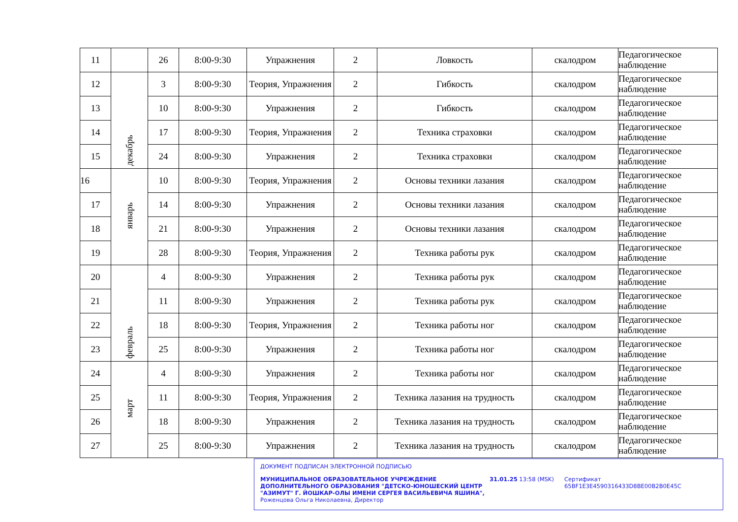| 11 | | 26 | 8:00-9:30 | Упражнения | 2 | Ловкость | скалодром | Педагогическое наблюдение |
| 12 | декабрь | 3 | 8:00-9:30 | Теория, Упражнения | 2 | Гибкость | скалодром | Педагогическое наблюдение |
| 13 | | 10 | 8:00-9:30 | Упражнения | 2 | Гибкость | скалодром | Педагогическое наблюдение |
| 14 | | 17 | 8:00-9:30 | Теория, Упражнения | 2 | Техника страховки | скалодром | Педагогическое наблюдение |
| 15 | | 24 | 8:00-9:30 | Упражнения | 2 | Техника страховки | скалодром | Педагогическое наблюдение |
| 16 | январь | 10 | 8:00-9:30 | Теория, Упражнения | 2 | Основы техники лазания | скалодром | Педагогическое наблюдение |
| 17 | | 14 | 8:00-9:30 | Упражнения | 2 | Основы техники лазания | скалодром | Педагогическое наблюдение |
| 18 | | 21 | 8:00-9:30 | Упражнения | 2 | Основы техники лазания | скалодром | Педагогическое наблюдение |
| 19 | | 28 | 8:00-9:30 | Теория, Упражнения | 2 | Техника работы рук | скалодром | Педагогическое наблюдение |
| 20 | февраль | 4 | 8:00-9:30 | Упражнения | 2 | Техника работы рук | скалодром | Педагогическое наблюдение |
| 21 | | 11 | 8:00-9:30 | Упражнения | 2 | Техника работы рук | скалодром | Педагогическое наблюдение |
| 22 | | 18 | 8:00-9:30 | Теория, Упражнения | 2 | Техника работы ног | скалодром | Педагогическое наблюдение |
| 23 | | 25 | 8:00-9:30 | Упражнения | 2 | Техника работы ног | скалодром | Педагогическое наблюдение |
| 24 | март | 4 | 8:00-9:30 | Упражнения | 2 | Техника работы ног | скалодром | Педагогическое наблюдение |
| 25 | | 11 | 8:00-9:30 | Теория, Упражнения | 2 | Техника лазания на трудность | скалодром | Педагогическое наблюдение |
| 26 | | 18 | 8:00-9:30 | Упражнения | 2 | Техника лазания на трудность | скалодром | Педагогическое наблюдение |
| 27 | | 25 | 8:00-9:30 | Упражнения | 2 | Техника лазания на трудность | скалодром | Педагогическое наблюдение |
ДОКУМЕНТ ПОДПИСАН ЭЛЕКТРОННОЙ ПОДПИСЬЮ
МУНИЦИПАЛЬНОЕ ОБРАЗОВАТЕЛЬНОЕ УЧРЕЖДЕНИЕ ДОПОЛНИТЕЛЬНОГО ОБРАЗОВАНИЯ "ДЕТСКО-ЮНОШЕСКИЙ ЦЕНТР "АЗИМУТ" Г. ЙОШКАР-ОЛЫ ИМЕНИ СЕРГЕЯ ВАСИЛЬЕВИЧА ЯШИНА",
Роженцова Ольга Николаевна, Директор
31.01.25 13:58 (MSK) Сертификат 65BF1E3E4590316433D8BE00B2B0E45C